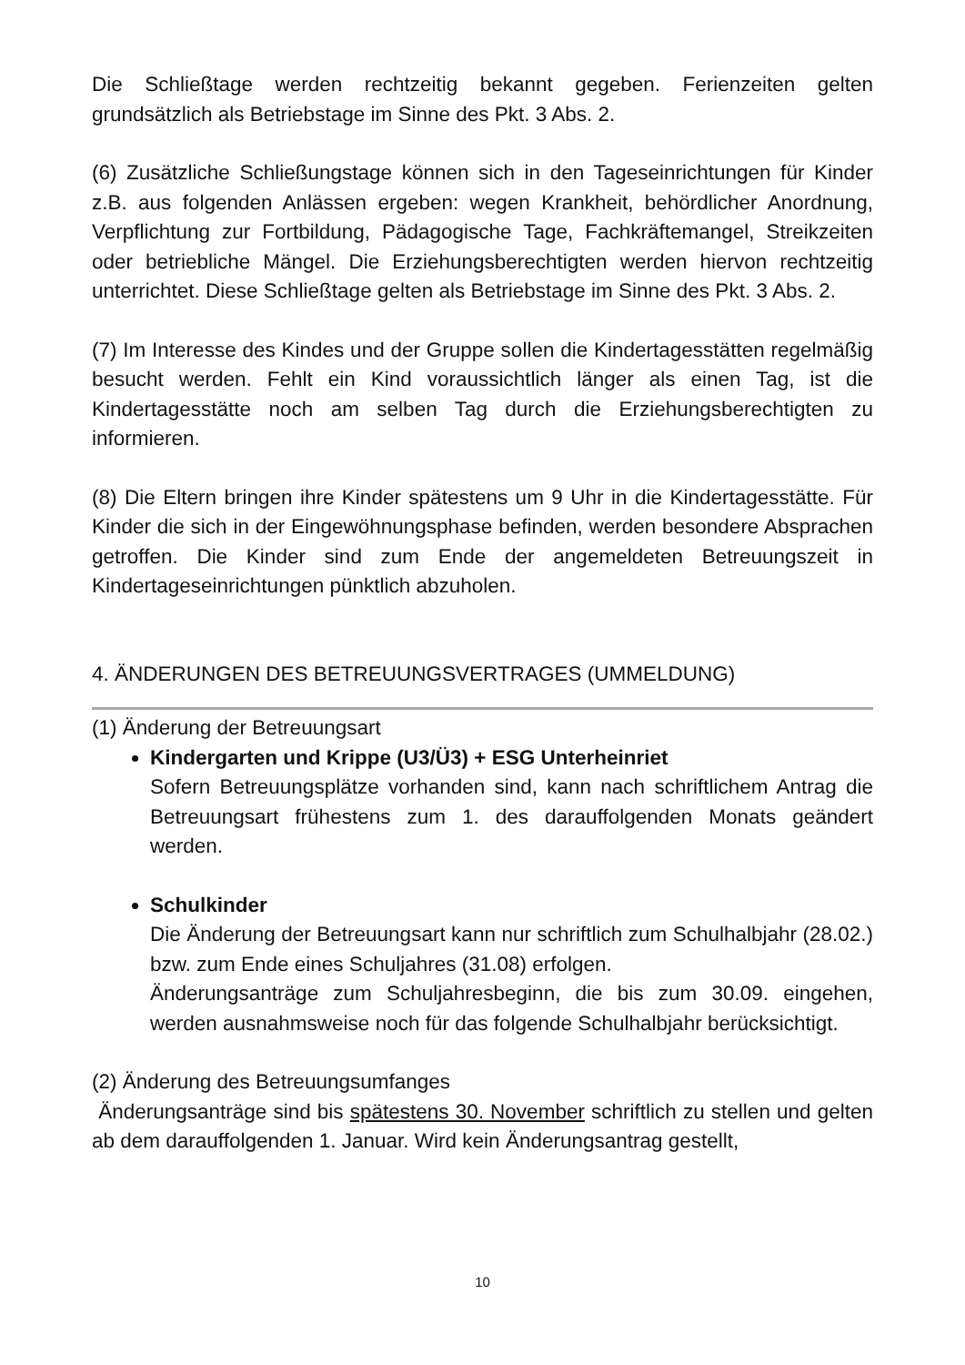Die Schließtage werden rechtzeitig bekannt gegeben. Ferienzeiten gelten grundsätzlich als Betriebstage im Sinne des Pkt. 3 Abs. 2.
(6) Zusätzliche Schließungstage können sich in den Tageseinrichtungen für Kinder z.B. aus folgenden Anlässen ergeben: wegen Krankheit, behördlicher Anordnung, Verpflichtung zur Fortbildung, Pädagogische Tage, Fachkräftemangel, Streikzeiten oder betriebliche Mängel. Die Erziehungsberechtigten werden hiervon rechtzeitig unterrichtet. Diese Schließtage gelten als Betriebstage im Sinne des Pkt. 3 Abs. 2.
(7) Im Interesse des Kindes und der Gruppe sollen die Kindertagesstätten regelmäßig besucht werden. Fehlt ein Kind voraussichtlich länger als einen Tag, ist die Kindertagesstätte noch am selben Tag durch die Erziehungsberechtigten zu informieren.
(8) Die Eltern bringen ihre Kinder spätestens um 9 Uhr in die Kindertagesstätte. Für Kinder die sich in der Eingewöhnungsphase befinden, werden besondere Absprachen getroffen. Die Kinder sind zum Ende der angemeldeten Betreuungszeit in Kindertageseinrichtungen pünktlich abzuholen.
4. ÄNDERUNGEN DES BETREUUNGSVERTRAGES (UMMELDUNG)
(1) Änderung der Betreuungsart
Kindergarten und Krippe (U3/Ü3) + ESG Unterheinriet
Sofern Betreuungsplätze vorhanden sind, kann nach schriftlichem Antrag die Betreuungsart frühestens zum 1. des darauffolgenden Monats geändert werden.
Schulkinder
Die Änderung der Betreuungsart kann nur schriftlich zum Schulhalbjahr (28.02.) bzw. zum Ende eines Schuljahres (31.08) erfolgen.
Änderungsanträge zum Schuljahresbeginn, die bis zum 30.09. eingehen, werden ausnahmsweise noch für das folgende Schulhalbjahr berücksichtigt.
(2) Änderung des Betreuungsumfanges
Änderungsanträge sind bis spätestens 30. November schriftlich zu stellen und gelten ab dem darauffolgenden 1. Januar. Wird kein Änderungsantrag gestellt,
10